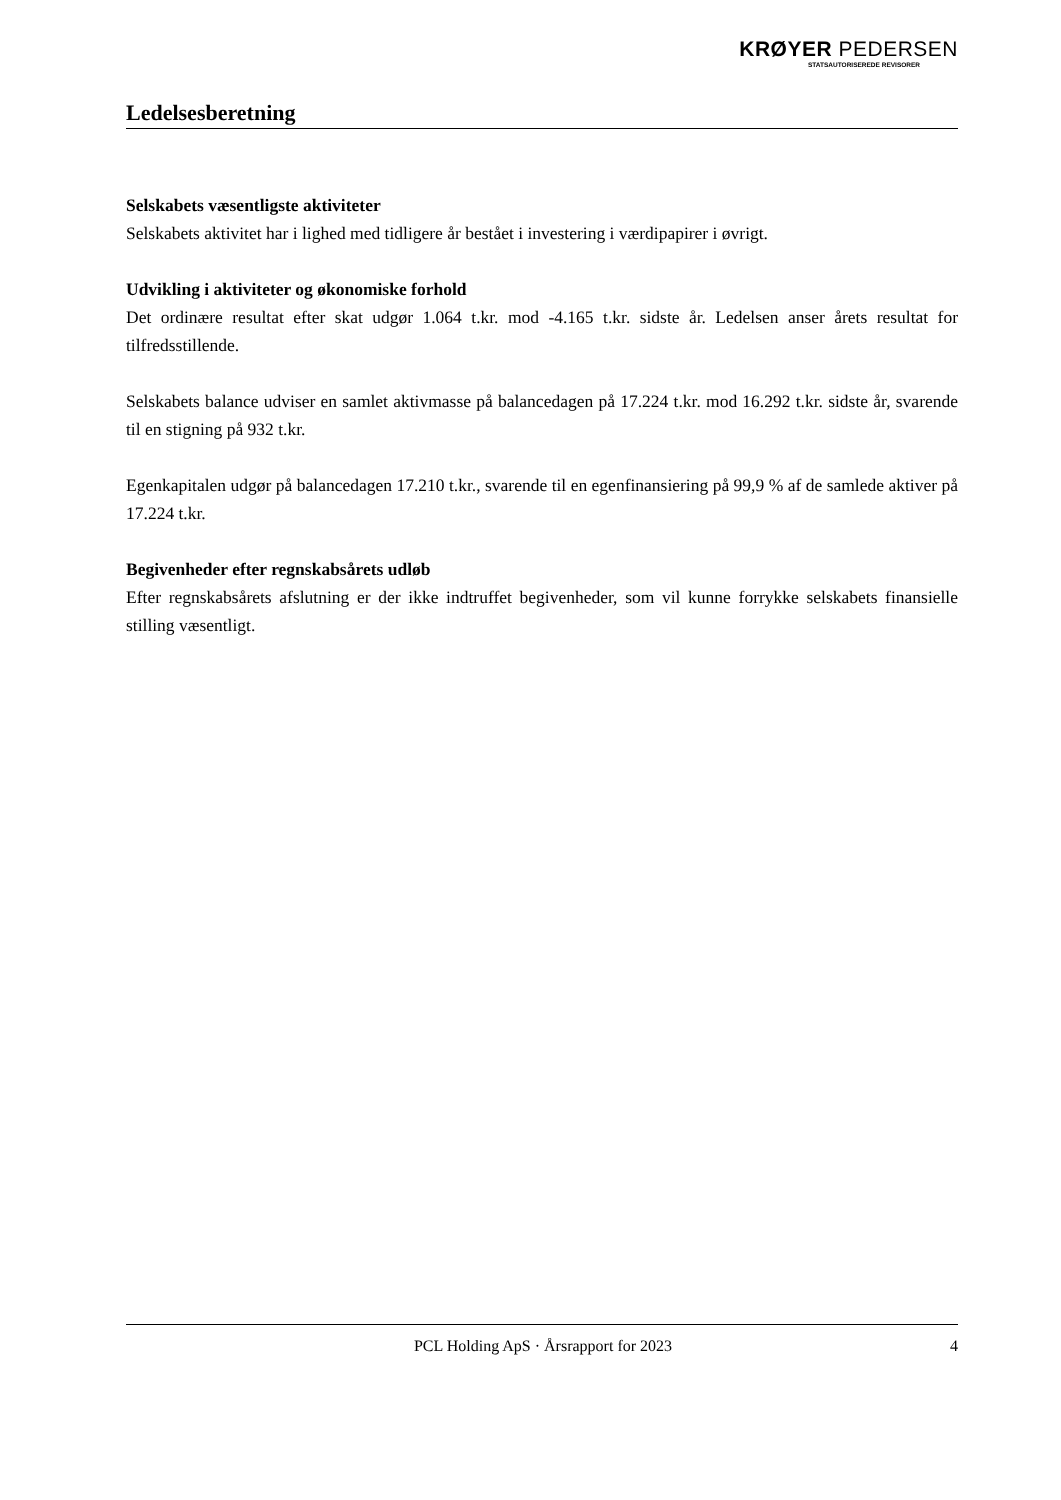KRØYER PEDERSEN
STATSAUTORISEREDE REVISORER
Ledelsesberetning
Selskabets væsentligste aktiviteter
Selskabets aktivitet har i lighed med tidligere år bestået i investering i værdipapirer i øvrigt.
Udvikling i aktiviteter og økonomiske forhold
Det ordinære resultat efter skat udgør 1.064 t.kr. mod -4.165 t.kr. sidste år. Ledelsen anser årets resultat for tilfredsstillende.
Selskabets balance udviser en samlet aktivmasse på balancedagen på 17.224 t.kr. mod 16.292 t.kr. sidste år, svarende til en stigning på 932 t.kr.
Egenkapitalen udgør på balancedagen 17.210 t.kr., svarende til en egenfinansiering på 99,9 % af de samlede aktiver på 17.224 t.kr.
Begivenheder efter regnskabsårets udløb
Efter regnskabsårets afslutning er der ikke indtruffet begivenheder, som vil kunne forrykke selskabets finansielle stilling væsentligt.
PCL Holding ApS · Årsrapport for 2023 4